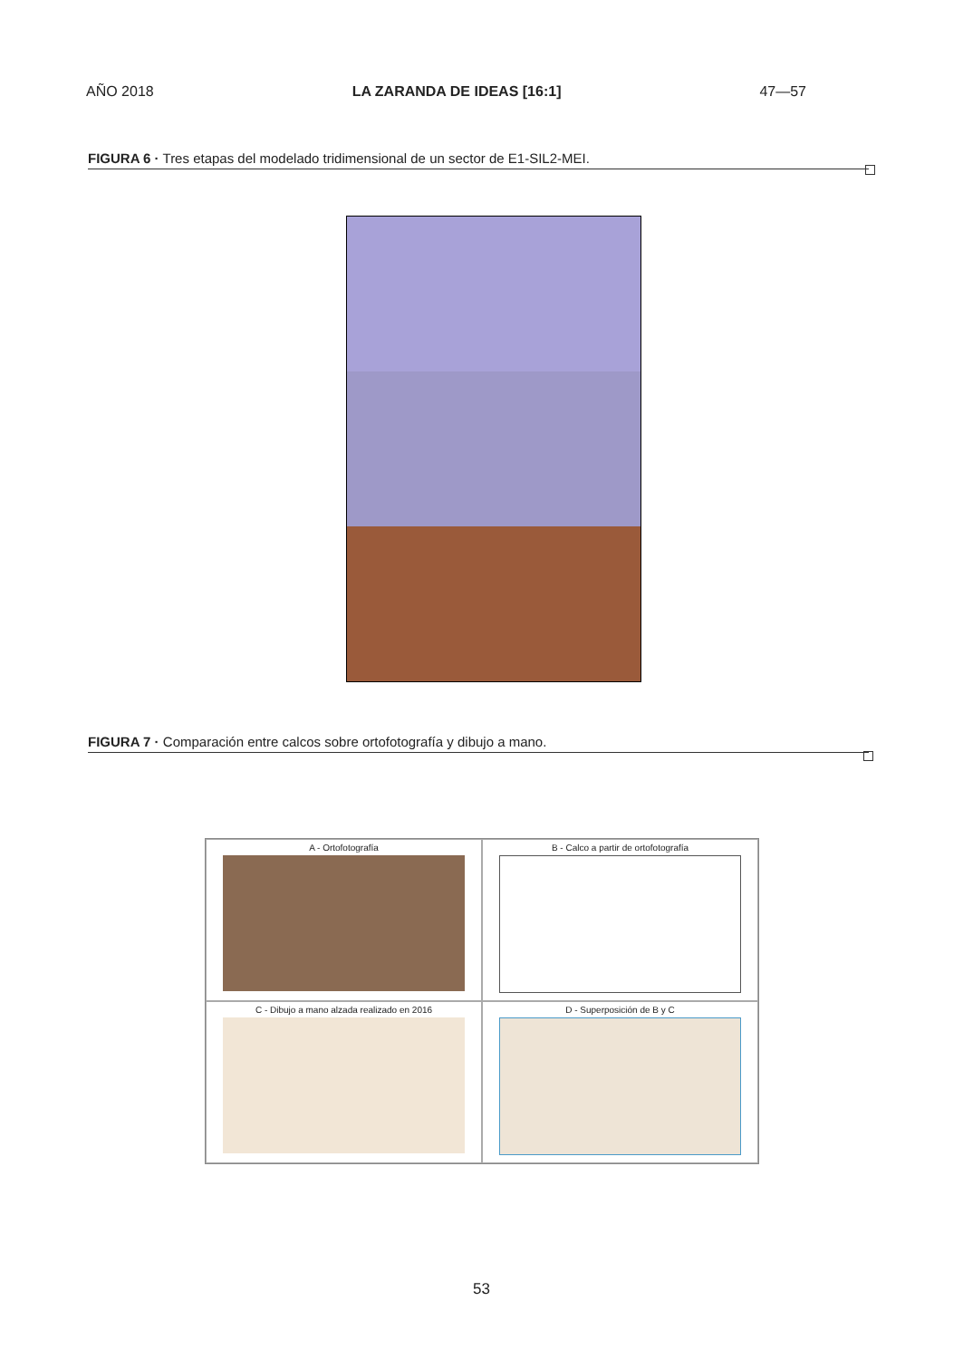AÑO 2018 LA ZARANDA DE IDEAS [16:1] 47—57
FIGURA 6 · Tres etapas del modelado tridimensional de un sector de E1-SIL2-MEI.
FIGURA 7 · Comparación entre calcos sobre ortofotografía y dibujo a mano.
A - Ortofotografía
B - Calco a partir de ortofotografía
C - Dibujo a mano alzada realizado en 2016
D - Superposición de B y C
53